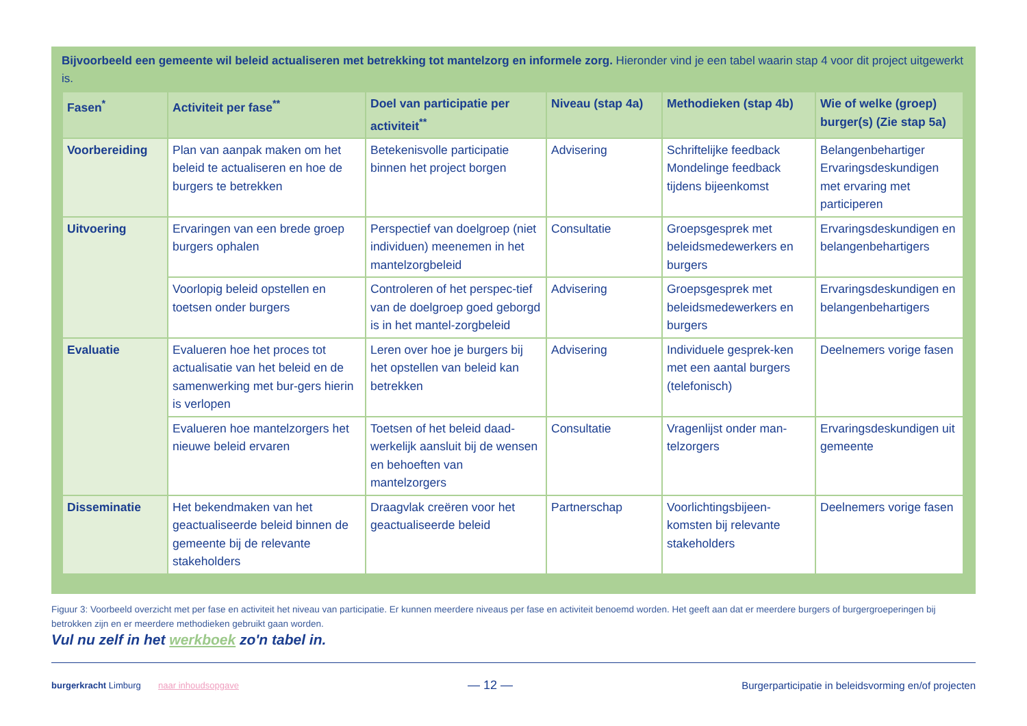Bijvoorbeeld een gemeente wil beleid actualiseren met betrekking tot mantelzorg en informele zorg. Hieronder vind je een tabel waarin stap 4 voor dit project uitgewerkt is.
| Fasen<sup>*</sup> | Activiteit per fase<sup>**</sup> | Doel van participatie per activiteit<sup>**</sup> | Niveau (stap 4a) | Methodieken (stap 4b) | Wie of welke (groep) burger(s) (Zie stap 5a) |
| --- | --- | --- | --- | --- | --- |
| Voorbereiding | Plan van aanpak maken om het beleid te actualiseren en hoe de burgers te betrekken | Betekenisvolle participatie binnen het project borgen | Advisering | Schriftelijke feedback Mondelinge feedback tijdens bijeenkomst | Belangenbehartiger Ervaringsdeskundigen met ervaring met participeren |
| Uitvoering | Ervaringen van een brede groep burgers ophalen | Perspectief van doelgroep (niet individuen) meenemen in het mantelzorgbeleid | Consultatie | Groepsgesprek met beleidsmedewerkers en burgers | Ervaringsdeskundigen en belangenbehartigers |
| | Voorlopig beleid opstellen en toetsen onder burgers | Controleren of het perspec-tief van de doelgroep goed geborgd is in het mantel-zorgbeleid | Advisering | Groepsgesprek met beleidsmedewerkers en burgers | Ervaringsdeskundigen en belangenbehartigers |
| Evaluatie | Evalueren hoe het proces tot actualisatie van het beleid en de samenwerking met bur-gers hierin is verlopen | Leren over hoe je burgers bij het opstellen van beleid kan betrekken | Advisering | Individuele gesprek-ken met een aantal burgers (telefonisch) | Deelnemers vorige fasen |
| | Evalueren hoe mantelzorgers het nieuwe beleid ervaren | Toetsen of het beleid daad-werkelijk aansluit bij de wensen en behoeften van mantelzorgers | Consultatie | Vragenlijst onder man-telzorgers | Ervaringsdeskundigen uit gemeente |
| Disseminatie | Het bekendmaken van het geactualiseerde beleid binnen de gemeente bij de relevante stakeholders | Draagvlak creëren voor het geactualiseerde beleid | Partnerschap | Voorlichtingsbijeen-komsten bij relevante stakeholders | Deelnemers vorige fasen |
Figuur 3: Voorbeeld overzicht met per fase en activiteit het niveau van participatie. Er kunnen meerdere niveaus per fase en activiteit benoemd worden. Het geeft aan dat er meerdere burgers of burgergroeperingen bij betrokken zijn en er meerdere methodieken gebruikt gaan worden.
Vul nu zelf in het werkboek zo'n tabel in.
burgerkracht Limburg naar inhoudsopgave
— 12 —
Burgerparticipatie in beleidsvorming en/of projecten